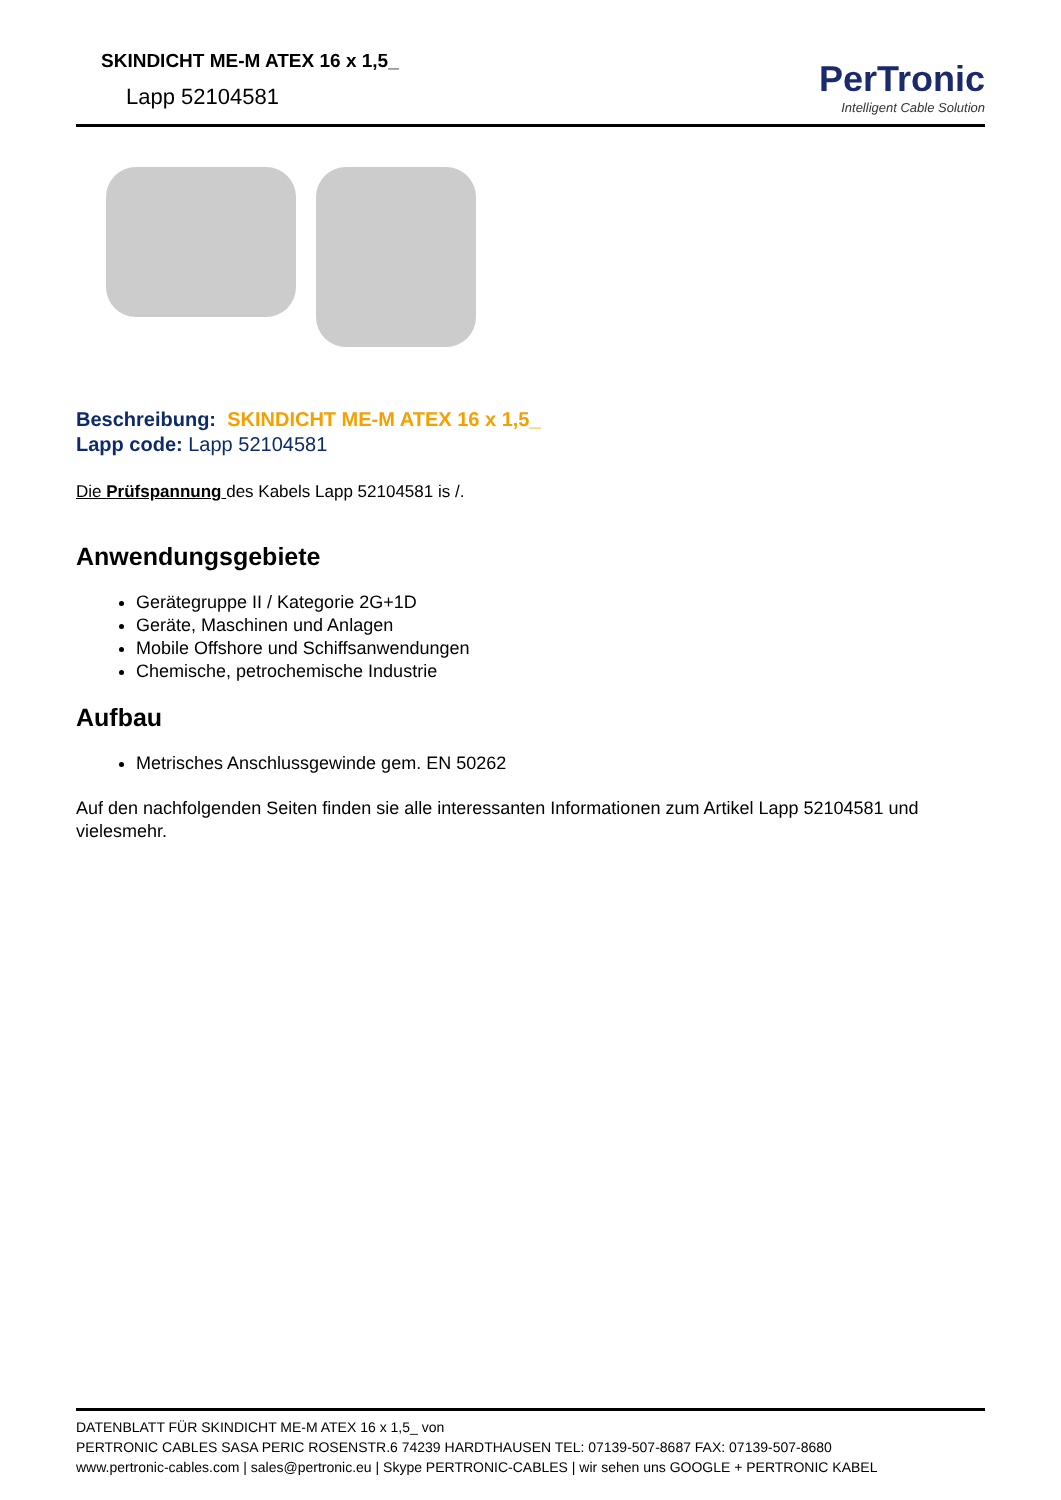SKINDICHT ME-M ATEX 16 x 1,5_
Lapp 52104581
PerTronic
Intelligent Cable Solution
Beschreibung: SKINDICHT ME-M ATEX 16 x 1,5_
Lapp code: Lapp 52104581
Die Prüfspannung des Kabels Lapp 52104581 is /.
Anwendungsgebiete
Gerätegruppe II / Kategorie 2G+1D
Geräte, Maschinen und Anlagen
Mobile Offshore und Schiffsanwendungen
Chemische, petrochemische Industrie
Aufbau
Metrisches Anschlussgewinde gem. EN 50262
Auf den nachfolgenden Seiten finden sie alle interessanten Informationen zum Artikel Lapp 52104581 und vielesmehr.
DATENBLATT FÜR SKINDICHT ME-M ATEX 16 x 1,5_ von
PERTRONIC CABLES SASA PERIC ROSENSTR.6 74239 HARDTHAUSEN TEL: 07139-507-8687 FAX: 07139-507-8680
www.pertronic-cables.com | sales@pertronic.eu | Skype PERTRONIC-CABLES | wir sehen uns GOOGLE + PERTRONIC KABEL